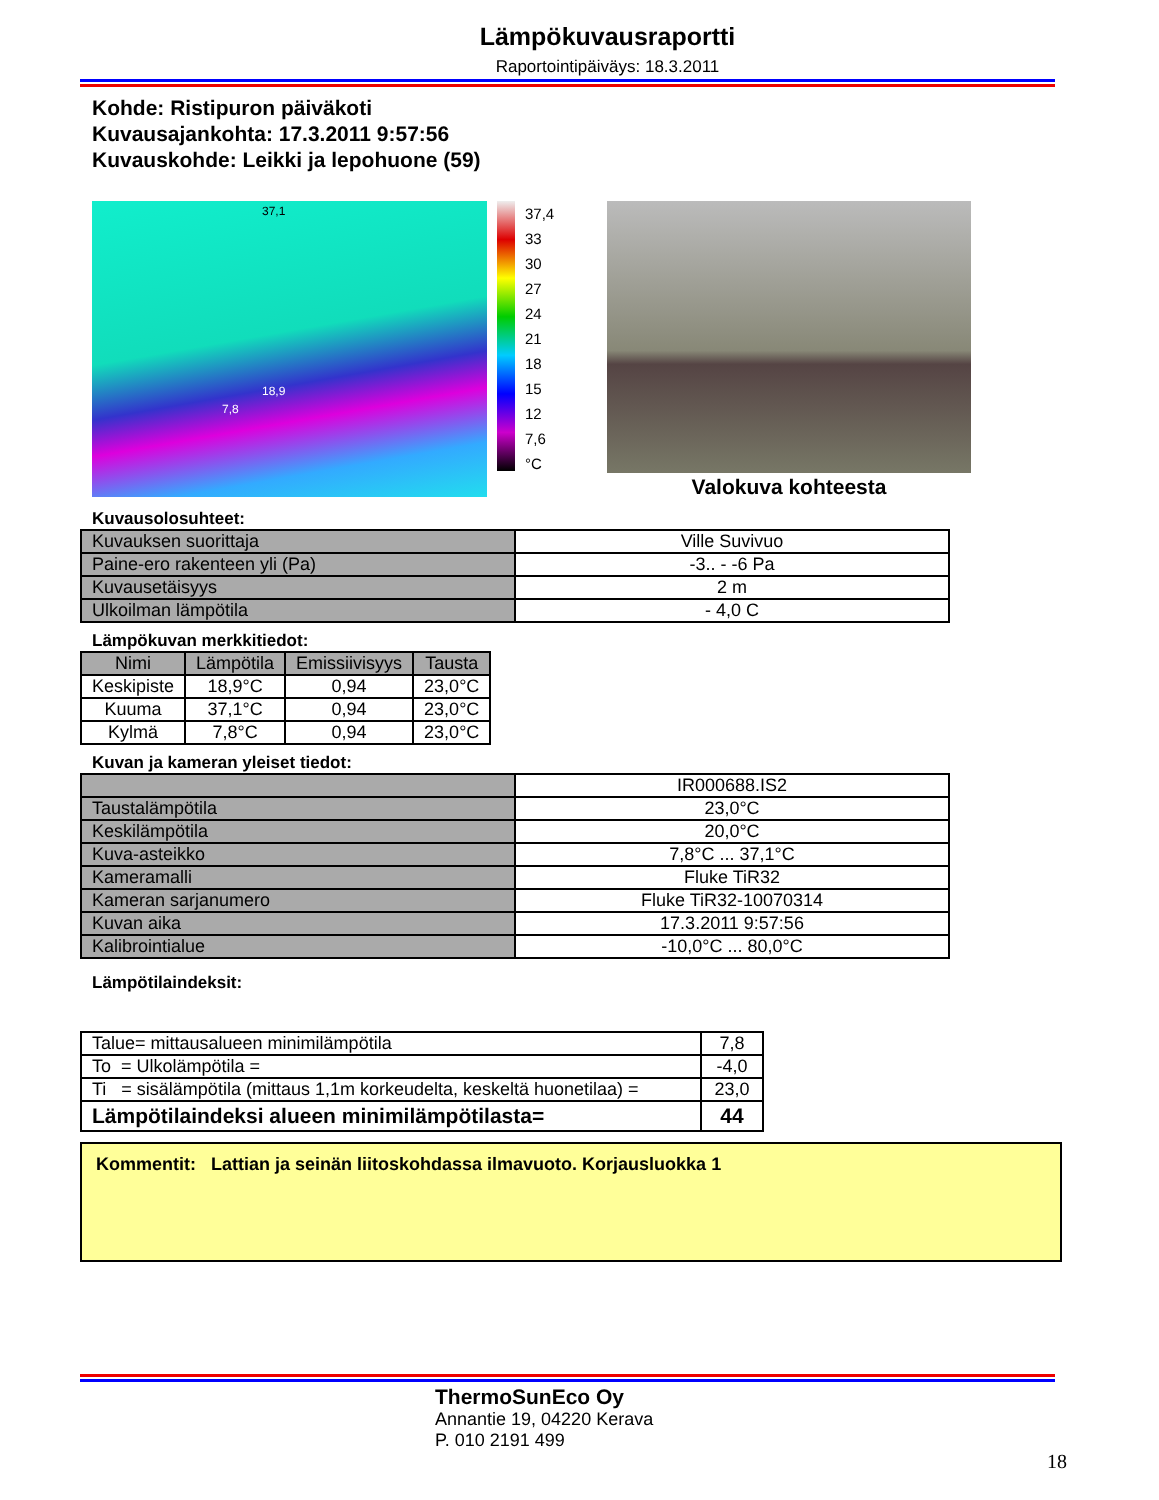Lämpökuvausraportti
Raportointipäiväys: 18.3.2011
Kohde: Ristipuron päiväkoti
Kuvausajankohta: 17.3.2011 9:57:56
Kuvauskohde: Leikki ja lepohuone (59)
37,1
18,9
7,8
37,4
33
30
27
24
21
18
15
12
7,6
°C
Valokuva kohteesta
Kuvausolosuhteet:
| Kuvauksen suorittaja | Ville Suvivuo |
| Paine-ero rakenteen yli (Pa) | -3.. - -6 Pa |
| Kuvausetäisyys | 2 m |
| Ulkoilman lämpötila | - 4,0 C |
Lämpökuvan merkkitiedot:
| Nimi | Lämpötila | Emissiivisyys | Tausta |
| --- | --- | --- | --- |
| Keskipiste | 18,9°C | 0,94 | 23,0°C |
| Kuuma | 37,1°C | 0,94 | 23,0°C |
| Kylmä | 7,8°C | 0,94 | 23,0°C |
Kuvan ja kameran yleiset tiedot:
| | IR000688.IS2 |
| Taustalämpötila | 23,0°C |
| Keskilämpötila | 20,0°C |
| Kuva-asteikko | 7,8°C ... 37,1°C |
| Kameramalli | Fluke TiR32 |
| Kameran sarjanumero | Fluke TiR32-10070314 |
| Kuvan aika | 17.3.2011 9:57:56 |
| Kalibrointialue | -10,0°C ... 80,0°C |
Lämpötilaindeksit:
| Talue= mittausalueen minimilämpötila | 7,8 |
| To = Ulkolämpötila = | -4,0 |
| Ti = sisälämpötila (mittaus 1,1m korkeudelta, keskeltä huonetilaa) = | 23,0 |
| Lämpötilaindeksi alueen minimilämpötilasta= | 44 |
Kommentit: Lattian ja seinän liitoskohdassa ilmavuoto. Korjausluokka 1
ThermoSunEco Oy
Annantie 19, 04220 Kerava
P. 010 2191 499
18